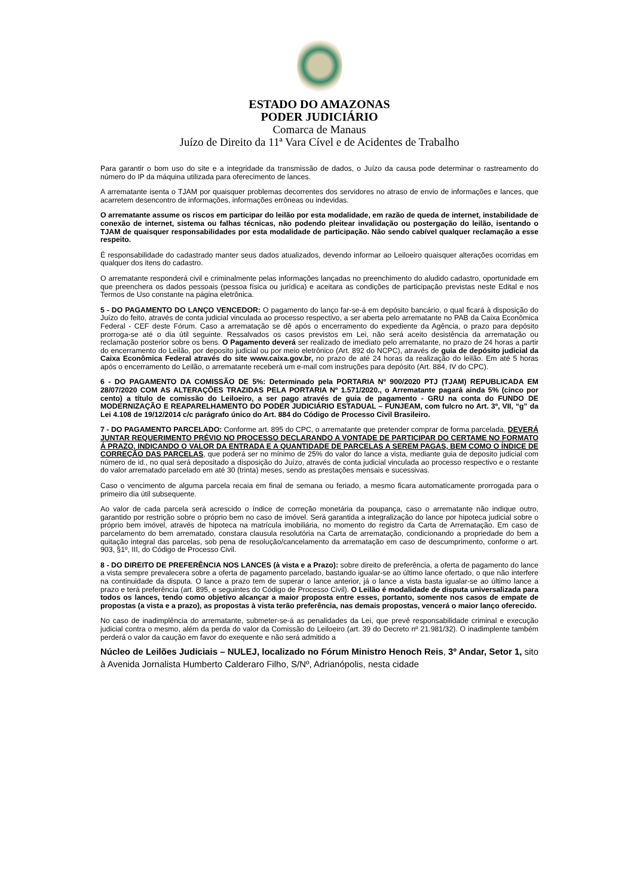ESTADO DO AMAZONAS
PODER JUDICIÁRIO
Comarca de Manaus
Juízo de Direito da 11ª Vara Cível e de Acidentes de Trabalho
Para garantir o bom uso do site e a integridade da transmissão de dados, o Juízo da causa pode determinar o rastreamento do número do IP da máquina utilizada para oferecimento de lances.
A arrematante isenta o TJAM por quaisquer problemas decorrentes dos servidores no atraso de envio de informações e lances, que acarretem desencontro de informações, informações errôneas ou indevidas.
O arrematante assume os riscos em participar do leilão por esta modalidade, em razão de queda de internet, instabilidade de conexão de internet, sistema ou falhas técnicas, não podendo pleitear invalidação ou postergação do leilão, isentando o TJAM de quaisquer responsabilidades por esta modalidade de participação. Não sendo cabível qualquer reclamação a esse respeito.
É responsabilidade do cadastrado manter seus dados atualizados, devendo informar ao Leiloeiro quaisquer alterações ocorridas em qualquer dos itens do cadastro.
O arrematante responderá civil e criminalmente pelas informações lançadas no preenchimento do aludido cadastro, oportunidade em que preenchera os dados pessoais (pessoa física ou jurídica) e aceitara as condições de participação previstas neste Edital e nos Termos de Uso constante na página eletrônica.
5 - DO PAGAMENTO DO LANÇO VENCEDOR: O pagamento do lanço far-se-á em depósito bancário, o qual ficará à disposição do Juízo do feito, através de conta judicial vinculada ao processo respectivo, a ser aberta pelo arrematante no PAB da Caixa Econômica Federal - CEF deste Fórum. Caso a arrematação se dê após o encerramento do expediente da Agência, o prazo para depósito prorroga-se até o dia útil seguinte. Ressalvados os casos previstos em Lei, não será aceito desistência da arrematação ou reclamação posterior sobre os bens. O Pagamento deverá ser realizado de imediato pelo arrematante, no prazo de 24 horas a partir do encerramento do Leilão, por deposito judicial ou por meio eletrônico (Art. 892 do NCPC), através de guia de depósito judicial da Caixa Econômica Federal através do site www.caixa.gov.br, no prazo de até 24 horas da realização do leilão. Em até 5 horas após o encerramento do Leilão, o arrematante receberá um e-mail com instruções para depósito (Art. 884, IV do CPC).
6 - DO PAGAMENTO DA COMISSÃO DE 5%: Determinado pela PORTARIA Nº 900/2020 PTJ (TJAM) REPUBLICADA EM 28/07/2020 COM AS ALTERAÇÕES TRAZIDAS PELA PORTARIA Nº 1.571/2020., o Arrematante pagará ainda 5% (cinco por cento) a título de comissão do Leiloeiro, a ser pago através de guia de pagamento - GRU na conta do FUNDO DE MODERNIZAÇÃO E REAPARELHAMENTO DO PODER JUDICIÁRIO ESTADUAL – FUNJEAM, com fulcro no Art. 3º, VII, “g” da Lei 4.108 de 19/12/2014 c/c parágrafo único do Art. 884 do Código de Processo Civil Brasileiro.
7 - DO PAGAMENTO PARCELADO: Conforme art. 895 do CPC, o arrematante que pretender comprar de forma parcelada, DEVERÁ JUNTAR REQUERIMENTO PRÉVIO NO PROCESSO DECLARANDO A VONTADE DE PARTICIPAR DO CERTAME NO FORMATO Á PRAZO, INDICANDO O VALOR DA ENTRADA E A QUANTIDADE DE PARCELAS A SEREM PAGAS, BEM COMO O ÍNDICE DE CORREÇÃO DAS PARCELAS, que poderá ser no mínimo de 25% do valor do lance a vista, mediante guia de deposito judicial com número de id., no qual será depositado a disposição do Juízo, através de conta judicial vinculada ao processo respectivo e o restante do valor arrematado parcelado em até 30 (trinta) meses, sendo as prestações mensais e sucessivas.
Caso o vencimento de alguma parcela recaia em final de semana ou feriado, a mesmo ficara automaticamente prorrogada para o primeiro dia útil subsequente.
Ao valor de cada parcela será acrescido o índice de correção monetária da poupança, caso o arrematante não indique outro, garantido por restrição sobre o próprio bem no caso de imóvel. Será garantida a integralização do lance por hipoteca judicial sobre o próprio bem imóvel, através de hipoteca na matrícula imobiliária, no momento do registro da Carta de Arrematação. Em caso de parcelamento do bem arrematado, constara clausula resolutória na Carta de arrematação, condicionando a propriedade do bem a quitação integral das parcelas, sob pena de resolução/cancelamento da arrematação em caso de descumprimento, conforme o art. 903, §1º, III, do Código de Processo Civil.
8 - DO DIREITO DE PREFERÊNCIA NOS LANCES (à vista e a Prazo): sobre direito de preferência, a oferta de pagamento do lance a vista sempre prevalecera sobre a oferta de pagamento parcelado, bastando igualar-se ao último lance ofertado, o que não interfere na continuidade da disputa. O lance a prazo tem de superar o lance anterior, já o lance a vista basta igualar-se ao último lance a prazo e terá preferência (art. 895, e seguintes do Código de Processo Civil). O Leilão é modalidade de disputa universalizada para todos os lances, tendo como objetivo alcançar a maior proposta entre esses, portanto, somente nos casos de empate de propostas (a vista e a prazo), as propostas à vista terão preferência, nas demais propostas, vencerá o maior lanço oferecido.
No caso de inadimplência do arrematante, submeter-se-á as penalidades da Lei, que prevê responsabilidade criminal e execução judicial contra o mesmo, além da perda do valor da Comissão do Leiloeiro (art. 39 do Decreto nº 21.981/32). O inadimplente também perderá o valor da caução em favor do exequente e não será admitido a
Núcleo de Leilões Judiciais – NULEJ, localizado no Fórum Ministro Henoch Reis, 3º Andar, Setor 1, sito à Avenida Jornalista Humberto Calderaro Filho, S/Nº, Adrianópolis, nesta cidade